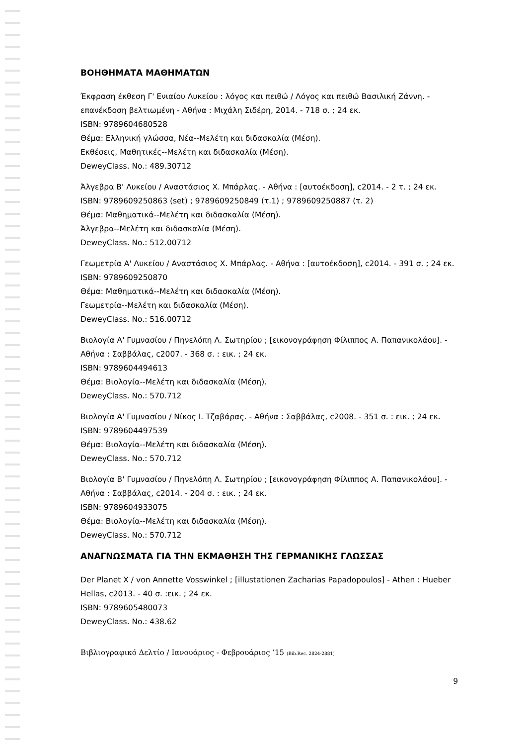ΒΟΗΘΗΜΑΤΑ ΜΑΘΗΜΑΤΩΝ
Έκφραση έκθεση Γ' Ενιαίου Λυκείου : λόγος και πειθώ / Λόγος και πειθώ Βασιλική Ζάννη. - επανέκδοση βελτιωμένη - Αθήνα : Μιχάλη Σιδέρη, 2014. - 718 σ. ; 24 εκ.
ISBN: 9789604680528
Θέμα: Ελληνική γλώσσα, Νέα--Μελέτη και διδασκαλία (Μέση).
Εκθέσεις, Μαθητικές--Μελέτη και διδασκαλία (Μέση).
DeweyClass. No.: 489.30712
Άλγεβρα Β' Λυκείου / Αναστάσιος Χ. Μπάρλας. - Αθήνα : [αυτοέκδοση], c2014. - 2 τ. ; 24 εκ.
ISBN: 9789609250863 (set) ; 9789609250849 (τ.1) ; 9789609250887 (τ. 2)
Θέμα: Μαθηματικά--Μελέτη και διδασκαλία (Μέση).
Άλγεβρα--Μελέτη και διδασκαλία (Μέση).
DeweyClass. No.: 512.00712
Γεωμετρία Α' Λυκείου / Αναστάσιος Χ. Μπάρλας. - Αθήνα : [αυτοέκδοση], c2014. - 391 σ. ; 24 εκ.
ISBN: 9789609250870
Θέμα: Μαθηματικά--Μελέτη και διδασκαλία (Μέση).
Γεωμετρία--Μελέτη και διδασκαλία (Μέση).
DeweyClass. No.: 516.00712
Βιολογία Α' Γυμνασίου / Πηνελόπη Λ. Σωτηρίου ; [εικονογράφηση Φίλιππος Α. Παπανικολάου]. - Αθήνα : Σαββάλας, c2007. - 368 σ. : εικ. ; 24 εκ.
ISBN: 9789604494613
Θέμα: Βιολογία--Μελέτη και διδασκαλία (Μέση).
DeweyClass. No.: 570.712
Βιολογία Α' Γυμνασίου / Νίκος Ι. Τζαβάρας. - Αθήνα : Σαββάλας, c2008. - 351 σ. : εικ. ; 24 εκ.
ISBN: 9789604497539
Θέμα: Βιολογία--Μελέτη και διδασκαλία (Μέση).
DeweyClass. No.: 570.712
Βιολογία Β' Γυμνασίου / Πηνελόπη Λ. Σωτηρίου ; [εικονογράφηση Φίλιππος Α. Παπανικολάου]. - Αθήνα : Σαββάλας, c2014. - 204 σ. : εικ. ; 24 εκ.
ISBN: 9789604933075
Θέμα: Βιολογία--Μελέτη και διδασκαλία (Μέση).
DeweyClass. No.: 570.712
ΑΝΑΓΝΩΣΜΑΤΑ ΓΙΑ ΤΗΝ ΕΚΜΑΘΗΣΗ ΤΗΣ ΓΕΡΜΑΝΙΚΗΣ ΓΛΩΣΣΑΣ
Der Planet X / von Annette Vosswinkel ; [illustationen Zacharias Papadopoulos] - Athen : Hueber Hellas, c2013. - 40 σ. :εικ. ; 24 εκ.
ISBN: 9789605480073
DeweyClass. No.: 438.62
Βιβλιογραφικό Δελτίο / Ιανουάριος - Φεβρουάριος ’15 (Bib.Rec. 2824-2881)
9